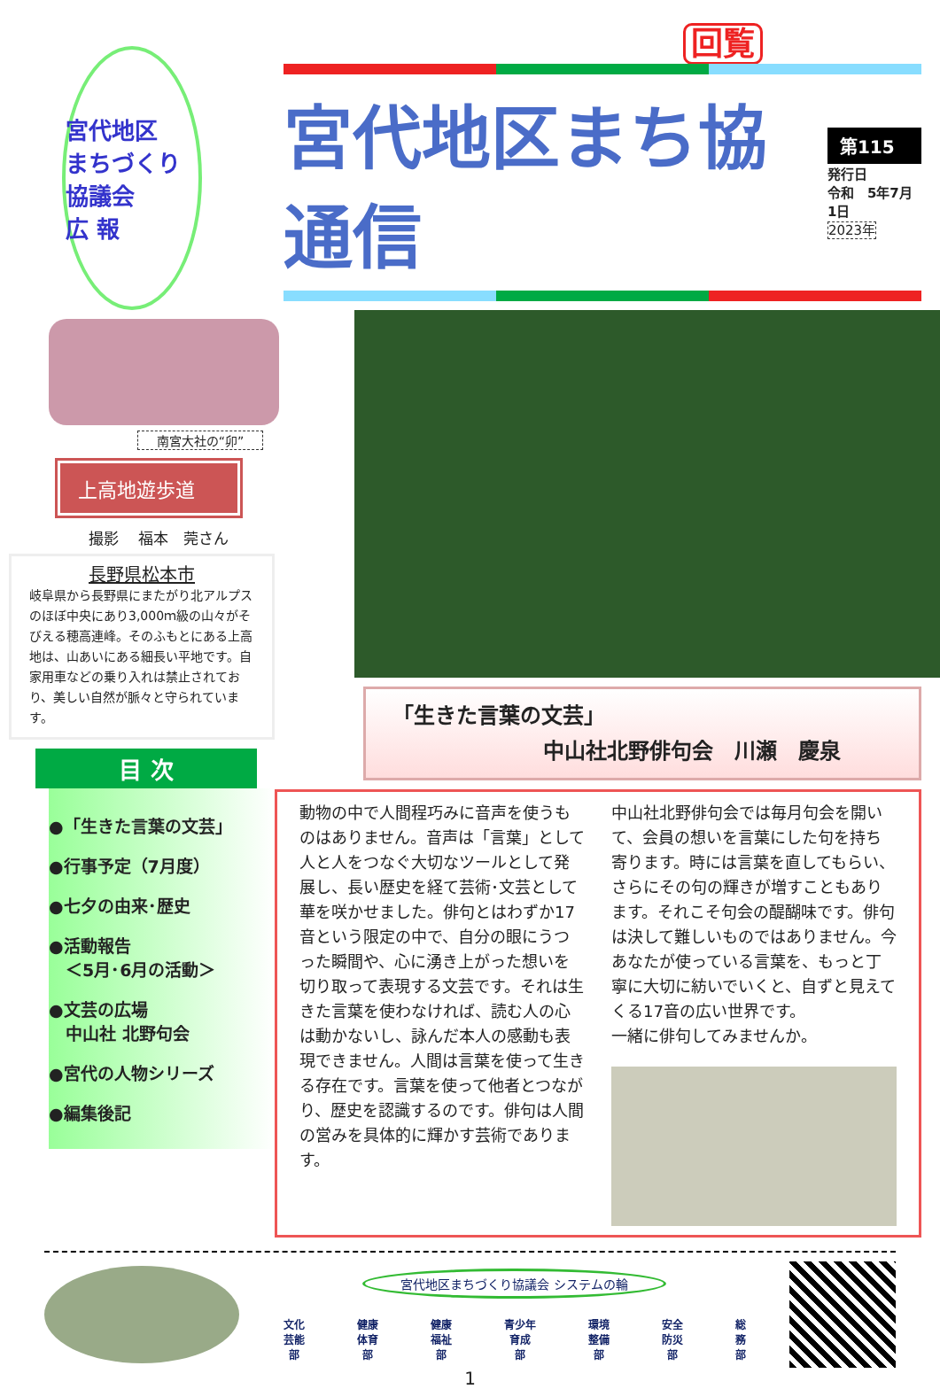回覧
宮代地区
まちづくり協議会
広 報
南宮大社の“卯”
上高地遊歩道
撮影　 福本　莞さん
長野県松本市
岐阜県から長野県にまたがり北アルプスのほぼ中央にあり3,000ｍ級の山々がそびえる穂高連峰。そのふもとにある上高地は、山あいにある細長い平地です。自家用車などの乗り入れは禁止されており、美しい自然が脈々と守られています。
目 次
●「生きた言葉の文芸」
●行事予定（7月度）
●七夕の由来･歴史
●活動報告
　＜5月･6月の活動＞
●文芸の広場
　中山社 北野句会
●宮代の人物シリーズ
●編集後記
宮代地区まち協通信
第115
発行日
令和　5年7月1日
2023年
「生きた言葉の文芸」
中山社北野俳句会　川瀬　慶泉
動物の中で人間程巧みに音声を使うものはありません。音声は「言葉」として人と人をつなぐ大切なツールとして発展し、長い歴史を経て芸術･文芸として華を咲かせました。俳句とはわずか17音という限定の中で、自分の眼にうつった瞬間や、心に湧き上がった想いを切り取って表現する文芸です。それは生きた言葉を使わなければ、読む人の心は動かないし、詠んだ本人の感動も表現できません。人間は言葉を使って生きる存在です。言葉を使って他者とつながり、歴史を認識するのです。俳句は人間の営みを具体的に輝かす芸術であります。
中山社北野俳句会では毎月句会を開いて、会員の想いを言葉にした句を持ち寄ります。時には言葉を直してもらい、さらにその句の輝きが増すこともあります。それこそ句会の醍醐味です。俳句は決して難しいものではありません。今あなたが使っている言葉を、もっと丁寧に大切に紡いでいくと、自ずと見えてくる17音の広い世界です。
一緒に俳句してみませんか。
宮代地区まちづくり協議会 システムの輪
文化
芸能
部 健康
体育
部 健康
福祉
部 青少年
育成
部 環境
整備
部 安全
防災
部 総
務
部
1